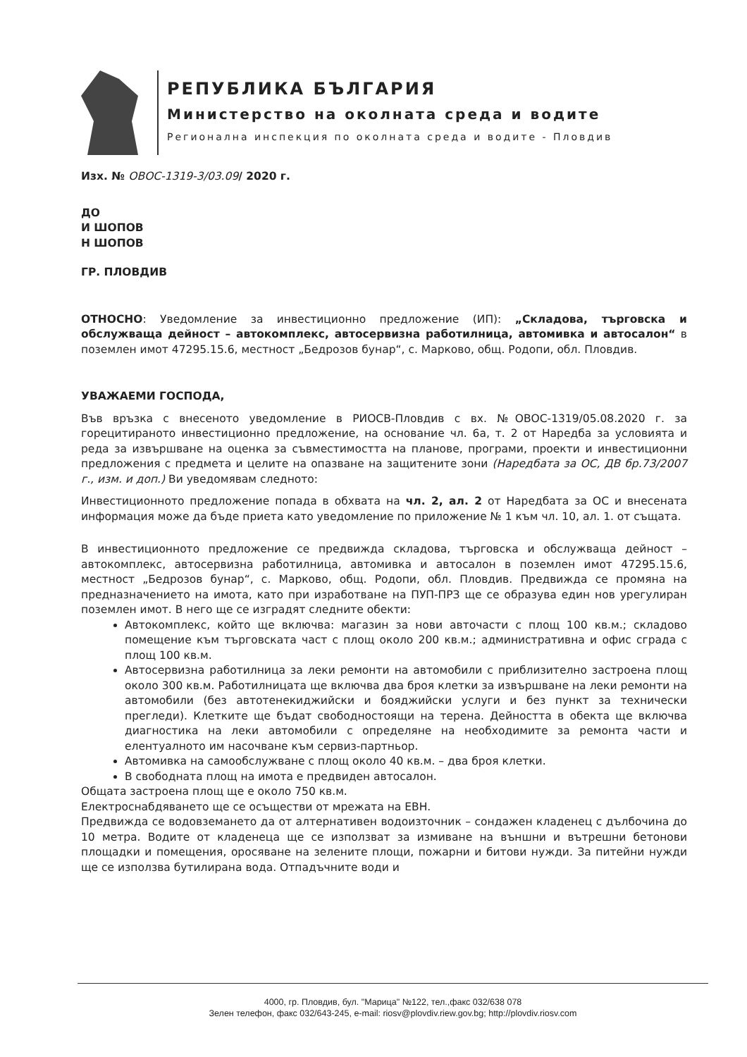РЕПУБЛИКА БЪЛГАРИЯ
Министерство на околната среда и водите
Регионална инспекция по околната среда и водите - Пловдив
Изх. № ОВОС-1319-3/03.09/ 2020 г.
ДО
И ШОПОВ
Н ШОПОВ
ГР. ПЛОВДИВ
ОТНОСНО: Уведомление за инвестиционно предложение (ИП): „Складова, търговска и обслужваща дейност – автокомплекс, автосервизна работилница, автомивка и автосалон“ в поземлен имот 47295.15.6, местност „Бедрозов бунар“, с. Марково, общ. Родопи, обл. Пловдив.
УВАЖАЕМИ ГОСПОДА,
Във връзка с внесеното уведомление в РИОСВ-Пловдив с вх. №ОВОС-1319/05.08.2020 г. за горецитираното инвестиционно предложение, на основание чл. 6а, т. 2 от Наредба за условията и реда за извършване на оценка за съвместимостта на планове, програми, проекти и инвестиционни предложения с предмета и целите на опазване на защитените зони (Наредбата за ОС, ДВ бр.73/2007 г., изм. и доп.) Ви уведомявам следното:
Инвестиционното предложение попада в обхвата на чл. 2, ал. 2 от Наредбата за ОС и внесената информация може да бъде приета като уведомление по приложение № 1 към чл. 10, ал. 1. от същата.
В инвестиционното предложение се предвижда складова, търговска и обслужваща дейност – автокомплекс, автосервизна работилница, автомивка и автосалон в поземлен имот 47295.15.6, местност „Бедрозов бунар“, с. Марково, общ. Родопи, обл. Пловдив. Предвижда се промяна на предназначението на имота, като при изработване на ПУП-ПРЗ ще се образува един нов урегулиран поземлен имот. В него ще се изградят следните обекти:
Автокомплекс, който ще включва: магазин за нови авточасти с площ 100 кв.м.; складово помещение към търговската част с площ около 200 кв.м.; административна и офис сграда с площ 100 кв.м.
Автосервизна работилница за леки ремонти на автомобили с приблизително застроена площ около 300 кв.м. Работилницата ще включва два броя клетки за извършване на леки ремонти на автомобили (без автотенекиджийски и бояджийски услуги и без пункт за технически прегледи). Клетките ще бъдат свободностоящи на терена. Дейността в обекта ще включва диагностика на леки автомобили с определяне на необходимите за ремонта части и елентуалното им насочване към сервиз-партньор.
Автомивка на самообслужване с площ около 40 кв.м. – два броя клетки.
В свободната площ на имота е предвиден автосалон.
Общата застроена площ ще е около 750 кв.м.
Електроснабдяването ще се осъществи от мрежата на ЕВН.
Предвижда се водовземането да от алтернативен водоизточник – сондажен кладенец с дълбочина до 10 метра. Водите от кладенеца ще се използват за измиване на външни и вътрешни бетонови площадки и помещения, оросяване на зелените площи, пожарни и битови нужди. За питейни нужди ще се използва бутилирана вода. Отпадъчните води и
4000, гр. Пловдив, бул. "Марица" №122, тел.,факс 032/638 078
Зелен телефон, факс 032/643-245, e-mail: riosv@plovdiv.riew.gov.bg; http://plovdiv.riosv.com